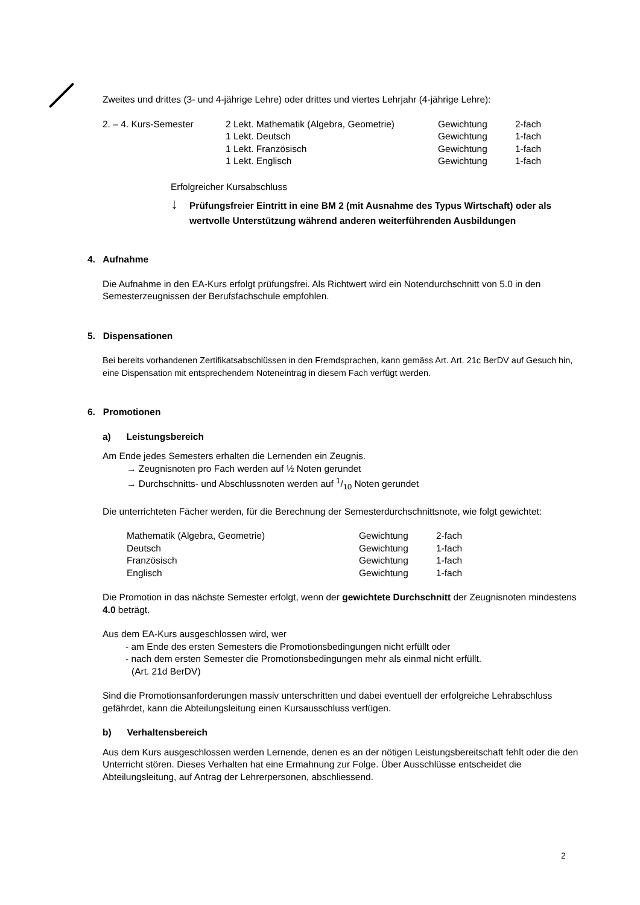Zweites und drittes (3- und 4-jährige Lehre) oder drittes und viertes Lehrjahr (4-jährige Lehre):
| 2. – 4. Kurs-Semester | 2 Lekt. Mathematik (Algebra, Geometrie) | Gewichtung | 2-fach |
| | 1 Lekt. Deutsch | Gewichtung | 1-fach |
| | 1 Lekt. Französisch | Gewichtung | 1-fach |
| | 1 Lekt. Englisch | Gewichtung | 1-fach |
Erfolgreicher Kursabschluss
↓
Prüfungsfreier Eintritt in eine BM 2 (mit Ausnahme des Typus Wirtschaft) oder als wertvolle Unterstützung während anderen weiterführenden Ausbildungen
4. Aufnahme
Die Aufnahme in den EA-Kurs erfolgt prüfungsfrei. Als Richtwert wird ein Notendurchschnitt von 5.0 in den Semesterzeugnissen der Berufsfachschule empfohlen.
5. Dispensationen
Bei bereits vorhandenen Zertifikatsabschlüssen in den Fremdsprachen, kann gemäss Art. Art. 21c BerDV auf Gesuch hin, eine Dispensation mit entsprechendem Noteneintrag in diesem Fach verfügt werden.
6. Promotionen
a) Leistungsbereich
Am Ende jedes Semesters erhalten die Lernenden ein Zeugnis.
→ Zeugnisnoten pro Fach werden auf ½ Noten gerundet
→ Durchschnitts- und Abschlussnoten werden auf 1/10 Noten gerundet
Die unterrichteten Fächer werden, für die Berechnung der Semesterdurchschnittsnote, wie folgt gewichtet:
| Mathematik (Algebra, Geometrie) | Gewichtung | 2-fach |
| Deutsch | Gewichtung | 1-fach |
| Französisch | Gewichtung | 1-fach |
| Englisch | Gewichtung | 1-fach |
Die Promotion in das nächste Semester erfolgt, wenn der gewichtete Durchschnitt der Zeugnisnoten mindestens 4.0 beträgt.
Aus dem EA-Kurs ausgeschlossen wird, wer
- am Ende des ersten Semesters die Promotionsbedingungen nicht erfüllt oder
- nach dem ersten Semester die Promotionsbedingungen mehr als einmal nicht erfüllt.
(Art. 21d BerDV)
Sind die Promotionsanforderungen massiv unterschritten und dabei eventuell der erfolgreiche Lehrabschluss gefährdet, kann die Abteilungsleitung einen Kursausschluss verfügen.
b) Verhaltensbereich
Aus dem Kurs ausgeschlossen werden Lernende, denen es an der nötigen Leistungsbereitschaft fehlt oder die den Unterricht stören. Dieses Verhalten hat eine Ermahnung zur Folge. Über Ausschlüsse entscheidet die Abteilungsleitung, auf Antrag der Lehrerpersonen, abschliessend.
2